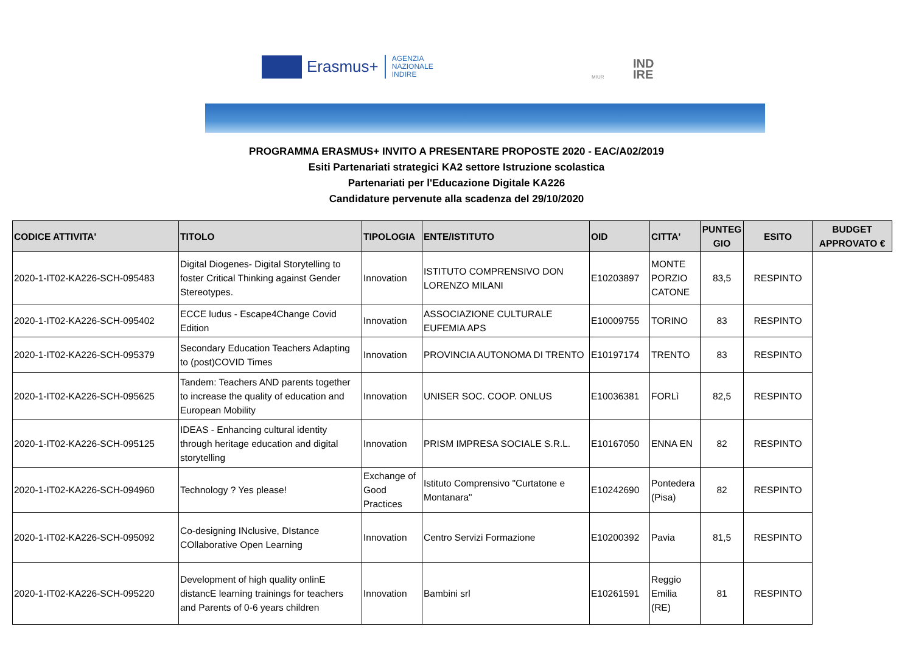Erasmus+
AGENZIA
NAZIONALE
INDIRE
MIUR
IND
IRE
PROGRAMMA ERASMUS+ INVITO A PRESENTARE PROPOSTE 2020 - EAC/A02/2019
Esiti Partenariati strategici KA2 settore Istruzione scolastica
Partenariati per l'Educazione Digitale KA226
Candidature pervenute alla scadenza del 29/10/2020
| CODICE ATTIVITA' | TITOLO | TIPOLOGIA | ENTE/ISTITUTO | OID | CITTA' | PUNTEG GIO | ESITO | BUDGET APPROVATO € |
| --- | --- | --- | --- | --- | --- | --- | --- | --- |
| 2020-1-IT02-KA226-SCH-095483 | Digital Diogenes- Digital Storytelling to foster Critical Thinking against Gender Stereotypes. | Innovation | ISTITUTO COMPRENSIVO DON LORENZO MILANI | E10203897 | MONTE PORZIO CATONE | 83,5 | RESPINTO | |
| 2020-1-IT02-KA226-SCH-095402 | ECCE ludus - Escape4Change Covid Edition | Innovation | ASSOCIAZIONE CULTURALE EUFEMIA APS | E10009755 | TORINO | 83 | RESPINTO | |
| 2020-1-IT02-KA226-SCH-095379 | Secondary Education Teachers Adapting to (post)COVID Times | Innovation | PROVINCIA AUTONOMA DI TRENTO | E10197174 | TRENTO | 83 | RESPINTO | |
| 2020-1-IT02-KA226-SCH-095625 | Tandem: Teachers AND parents together to increase the quality of education and European Mobility | Innovation | UNISER SOC. COOP. ONLUS | E10036381 | FORLì | 82,5 | RESPINTO | |
| 2020-1-IT02-KA226-SCH-095125 | IDEAS - Enhancing cultural identity through heritage education and digital storytelling | Innovation | PRISM IMPRESA SOCIALE S.R.L. | E10167050 | ENNA EN | 82 | RESPINTO | |
| 2020-1-IT02-KA226-SCH-094960 | Technology ? Yes please! | Exchange of Good Practices | Istituto Comprensivo "Curtatone e Montanara" | E10242690 | Pontedera (Pisa) | 82 | RESPINTO | |
| 2020-1-IT02-KA226-SCH-095092 | Co-designing INclusive, DIstance COllaborative Open Learning | Innovation | Centro Servizi Formazione | E10200392 | Pavia | 81,5 | RESPINTO | |
| 2020-1-IT02-KA226-SCH-095220 | Development of high quality onlinE distancE learning trainings for teachers and Parents of 0-6 years children | Innovation | Bambini srl | E10261591 | Reggio Emilia (RE) | 81 | RESPINTO | |